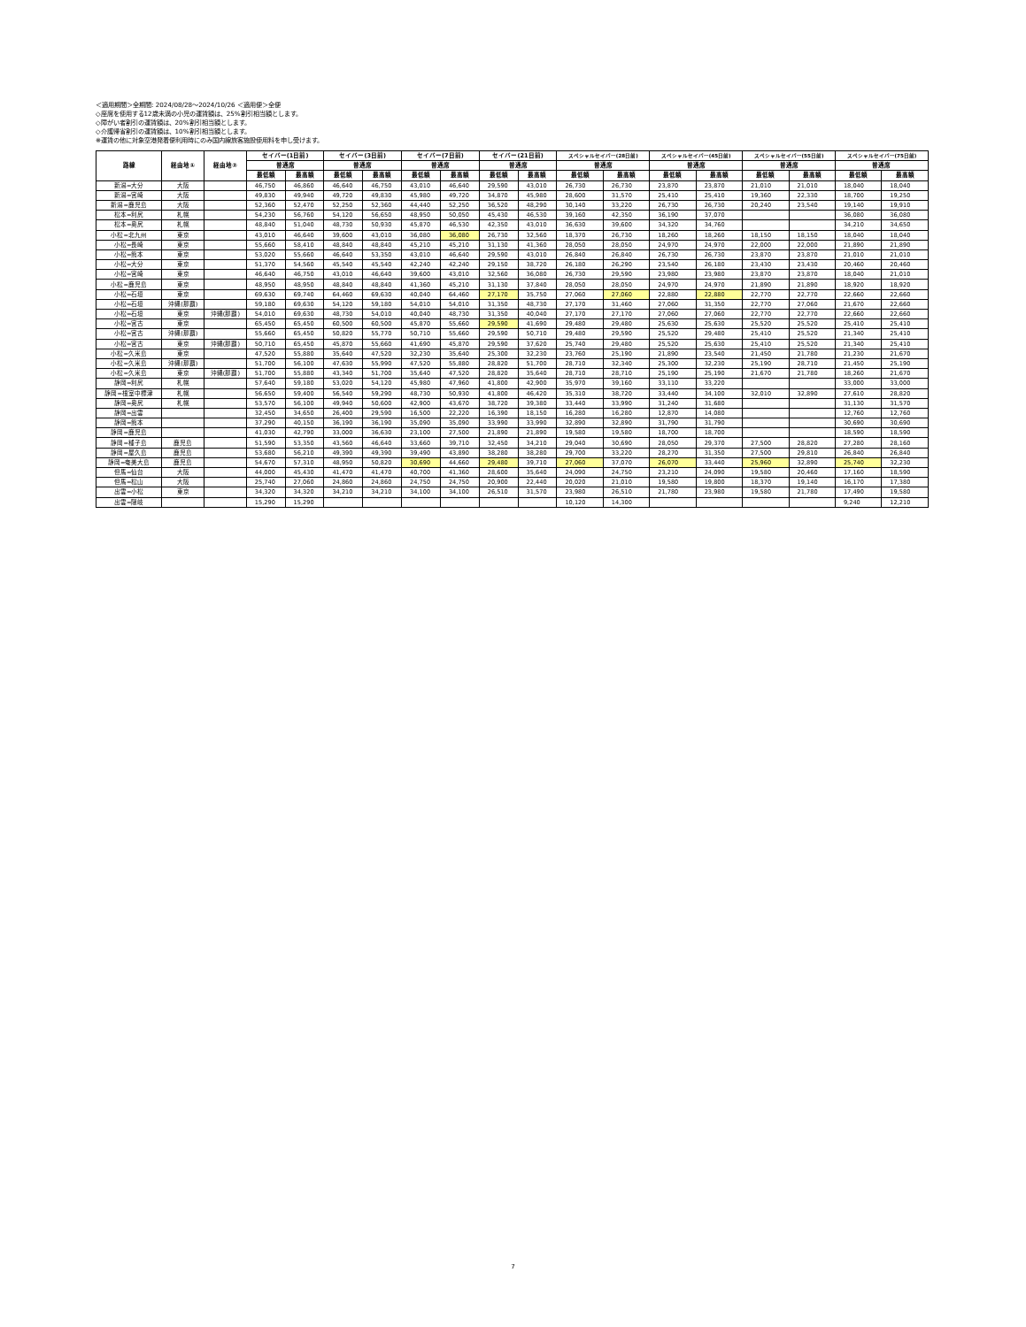＜適用期間＞全期間: 2024/08/28～2024/10/26 ＜適用便＞全便
◇座席を使用する12歳未満の小児の運賃額は、25%割引相当額とします。
◇障がい者割引の運賃額は、20%割引相当額とします。
◇介護帰省割引の運賃額は、10%割引相当額とします。
※運賃の他に対象空港発着便利用時にのみ国内線旅客施設使用料を申し受けます。
| 路線 | 経由地① | 経由地② | セイバー(1日前) | | セイバー(3日前) | | セイバー(7日前) | | セイバー(21日前) | | スペシャルセイバー(28日前) | | スペシャルセイバー(45日前) | | スペシャルセイバー(55日前) | | スペシャルセイバー(75日前) | |
| --- | --- | --- | --- | --- | --- | --- | --- | --- | --- | --- | --- | --- | --- | --- | --- | --- | --- | --- |
| | | | 普通席 | | 普通席 | | 普通席 | | 普通席 | | 普通席 | | 普通席 | | 普通席 | | 普通席 | |
| | | | 最低額 | 最高額 | 最低額 | 最高額 | 最低額 | 最高額 | 最低額 | 最高額 | 最低額 | 最高額 | 最低額 | 最高額 | 最低額 | 最高額 | 最低額 | 最高額 |
| 新潟=大分 | 大阪 | | 46,750 | 46,860 | 46,640 | 46,750 | 43,010 | 46,640 | 29,590 | 43,010 | 26,730 | 26,730 | 23,870 | 23,870 | 21,010 | 21,010 | 18,040 | 18,040 |
| 新潟=宮崎 | 大阪 | | 49,830 | 49,940 | 49,720 | 49,830 | 45,980 | 49,720 | 34,870 | 45,980 | 28,600 | 31,570 | 25,410 | 25,410 | 19,360 | 22,330 | 18,700 | 19,250 |
| 新潟=鹿児島 | 大阪 | | 52,360 | 52,470 | 52,250 | 52,360 | 44,440 | 52,250 | 36,520 | 48,290 | 30,140 | 33,220 | 26,730 | 26,730 | 20,240 | 23,540 | 19,140 | 19,910 |
| 松本=利尻 | 札幌 | | 54,230 | 56,760 | 54,120 | 56,650 | 48,950 | 50,050 | 45,430 | 46,530 | 39,160 | 42,350 | 36,190 | 37,070 | | | 36,080 | 36,080 |
| 松本=奥尻 | 札幌 | | 48,840 | 51,040 | 48,730 | 50,930 | 45,870 | 46,530 | 42,350 | 43,010 | 36,630 | 39,600 | 34,320 | 34,760 | | | 34,210 | 34,650 |
| 小松=北九州 | 東京 | | 43,010 | 46,640 | 39,600 | 43,010 | 36,080 | 36,080 | 26,730 | 32,560 | 18,370 | 26,730 | 18,260 | 18,260 | 18,150 | 18,150 | 18,040 | 18,040 |
| 小松=長崎 | 東京 | | 55,660 | 58,410 | 48,840 | 48,840 | 45,210 | 45,210 | 31,130 | 41,360 | 28,050 | 28,050 | 24,970 | 24,970 | 22,000 | 22,000 | 21,890 | 21,890 |
| 小松=熊本 | 東京 | | 53,020 | 55,660 | 46,640 | 53,350 | 43,010 | 46,640 | 29,590 | 43,010 | 26,840 | 26,840 | 26,730 | 26,730 | 23,870 | 23,870 | 21,010 | 21,010 |
| 小松=大分 | 東京 | | 51,370 | 54,560 | 45,540 | 45,540 | 42,240 | 42,240 | 29,150 | 38,720 | 26,180 | 26,290 | 23,540 | 26,180 | 23,430 | 23,430 | 20,460 | 20,460 |
| 小松=宮崎 | 東京 | | 46,640 | 46,750 | 43,010 | 46,640 | 39,600 | 43,010 | 32,560 | 36,080 | 26,730 | 29,590 | 23,980 | 23,980 | 23,870 | 23,870 | 18,040 | 21,010 |
| 小松=鹿児島 | 東京 | | 48,950 | 48,950 | 48,840 | 48,840 | 41,360 | 45,210 | 31,130 | 37,840 | 28,050 | 28,050 | 24,970 | 24,970 | 21,890 | 21,890 | 18,920 | 18,920 |
| 小松=石垣 | 東京 | | 69,630 | 69,740 | 64,460 | 69,630 | 40,040 | 64,460 | 27,170 | 35,750 | 27,060 | 27,060 | 22,880 | 22,880 | 22,770 | 22,770 | 22,660 | 22,660 |
| 小松=石垣 | 沖縄(那覇) | | 59,180 | 69,630 | 54,120 | 59,180 | 54,010 | 54,010 | 31,350 | 48,730 | 27,170 | 31,460 | 27,060 | 31,350 | 22,770 | 27,060 | 21,670 | 22,660 |
| 小松=石垣 | 東京 | 沖縄(那覇) | 54,010 | 69,630 | 48,730 | 54,010 | 40,040 | 48,730 | 31,350 | 40,040 | 27,170 | 27,170 | 27,060 | 27,060 | 22,770 | 22,770 | 22,660 | 22,660 |
| 小松=宮古 | 東京 | | 65,450 | 65,450 | 60,500 | 60,500 | 45,870 | 55,660 | 29,590 | 41,690 | 29,480 | 29,480 | 25,630 | 25,630 | 25,520 | 25,520 | 25,410 | 25,410 |
| 小松=宮古 | 沖縄(那覇) | | 55,660 | 65,450 | 50,820 | 55,770 | 50,710 | 55,660 | 29,590 | 50,710 | 29,480 | 29,590 | 25,520 | 29,480 | 25,410 | 25,520 | 21,340 | 25,410 |
| 小松=宮古 | 東京 | 沖縄(那覇) | 50,710 | 65,450 | 45,870 | 55,660 | 41,690 | 45,870 | 29,590 | 37,620 | 25,740 | 29,480 | 25,520 | 25,630 | 25,410 | 25,520 | 21,340 | 25,410 |
| 小松=久米島 | 東京 | | 47,520 | 55,880 | 35,640 | 47,520 | 32,230 | 35,640 | 25,300 | 32,230 | 23,760 | 25,190 | 21,890 | 23,540 | 21,450 | 21,780 | 21,230 | 21,670 |
| 小松=久米島 | 沖縄(那覇) | | 51,700 | 56,100 | 47,630 | 55,990 | 47,520 | 55,880 | 28,820 | 51,700 | 28,710 | 32,340 | 25,300 | 32,230 | 25,190 | 28,710 | 21,450 | 25,190 |
| 小松=久米島 | 東京 | 沖縄(那覇) | 51,700 | 55,880 | 43,340 | 51,700 | 35,640 | 47,520 | 28,820 | 35,640 | 28,710 | 28,710 | 25,190 | 25,190 | 21,670 | 21,780 | 18,260 | 21,670 |
| 静岡=利尻 | 札幌 | | 57,640 | 59,180 | 53,020 | 54,120 | 45,980 | 47,960 | 41,800 | 42,900 | 35,970 | 39,160 | 33,110 | 33,220 | | | 33,000 | 33,000 |
| 静岡=根室中標津 | 札幌 | | 56,650 | 59,400 | 56,540 | 59,290 | 48,730 | 50,930 | 41,800 | 46,420 | 35,310 | 38,720 | 33,440 | 34,100 | 32,010 | 32,890 | 27,610 | 28,820 |
| 静岡=奥尻 | 札幌 | | 53,570 | 56,100 | 49,940 | 50,600 | 42,900 | 43,670 | 38,720 | 39,380 | 33,440 | 33,990 | 31,240 | 31,680 | | | 31,130 | 31,570 |
| 静岡=出雲 | | | 32,450 | 34,650 | 26,400 | 29,590 | 16,500 | 22,220 | 16,390 | 18,150 | 16,280 | 16,280 | 12,870 | 14,080 | | | 12,760 | 12,760 |
| 静岡=熊本 | | | 37,290 | 40,150 | 36,190 | 36,190 | 35,090 | 35,090 | 33,990 | 33,990 | 32,890 | 32,890 | 31,790 | 31,790 | | | 30,690 | 30,690 |
| 静岡=鹿児島 | | | 41,030 | 42,790 | 33,000 | 36,630 | 23,100 | 27,500 | 21,890 | 21,890 | 19,580 | 19,580 | 18,700 | 18,700 | | | 18,590 | 18,590 |
| 静岡=種子島 | 鹿児島 | | 51,590 | 53,350 | 43,560 | 46,640 | 33,660 | 39,710 | 32,450 | 34,210 | 29,040 | 30,690 | 28,050 | 29,370 | 27,500 | 28,820 | 27,280 | 28,160 |
| 静岡=屋久島 | 鹿児島 | | 53,680 | 56,210 | 49,390 | 49,390 | 39,490 | 43,890 | 38,280 | 38,280 | 29,700 | 33,220 | 28,270 | 31,350 | 27,500 | 29,810 | 26,840 | 26,840 |
| 静岡=奄美大島 | 鹿児島 | | 54,670 | 57,310 | 48,950 | 50,820 | 30,690 | 44,660 | 29,480 | 39,710 | 27,060 | 37,070 | 26,070 | 33,440 | 25,960 | 32,890 | 25,740 | 32,230 |
| 但馬=仙台 | 大阪 | | 44,000 | 45,430 | 41,470 | 41,470 | 40,700 | 41,360 | 28,600 | 35,640 | 24,090 | 24,750 | 23,210 | 24,090 | 19,580 | 20,460 | 17,160 | 18,590 |
| 但馬=松山 | 大阪 | | 25,740 | 27,060 | 24,860 | 24,860 | 24,750 | 24,750 | 20,900 | 22,440 | 20,020 | 21,010 | 19,580 | 19,800 | 18,370 | 19,140 | 16,170 | 17,380 |
| 出雲=小松 | 東京 | | 34,320 | 34,320 | 34,210 | 34,210 | 34,100 | 34,100 | 26,510 | 31,570 | 23,980 | 26,510 | 21,780 | 23,980 | 19,580 | 21,780 | 17,490 | 19,580 |
| 出雲=隠岐 | | | 15,290 | 15,290 | | | | | | | 10,120 | 14,300 | | | | | 9,240 | 12,210 |
7